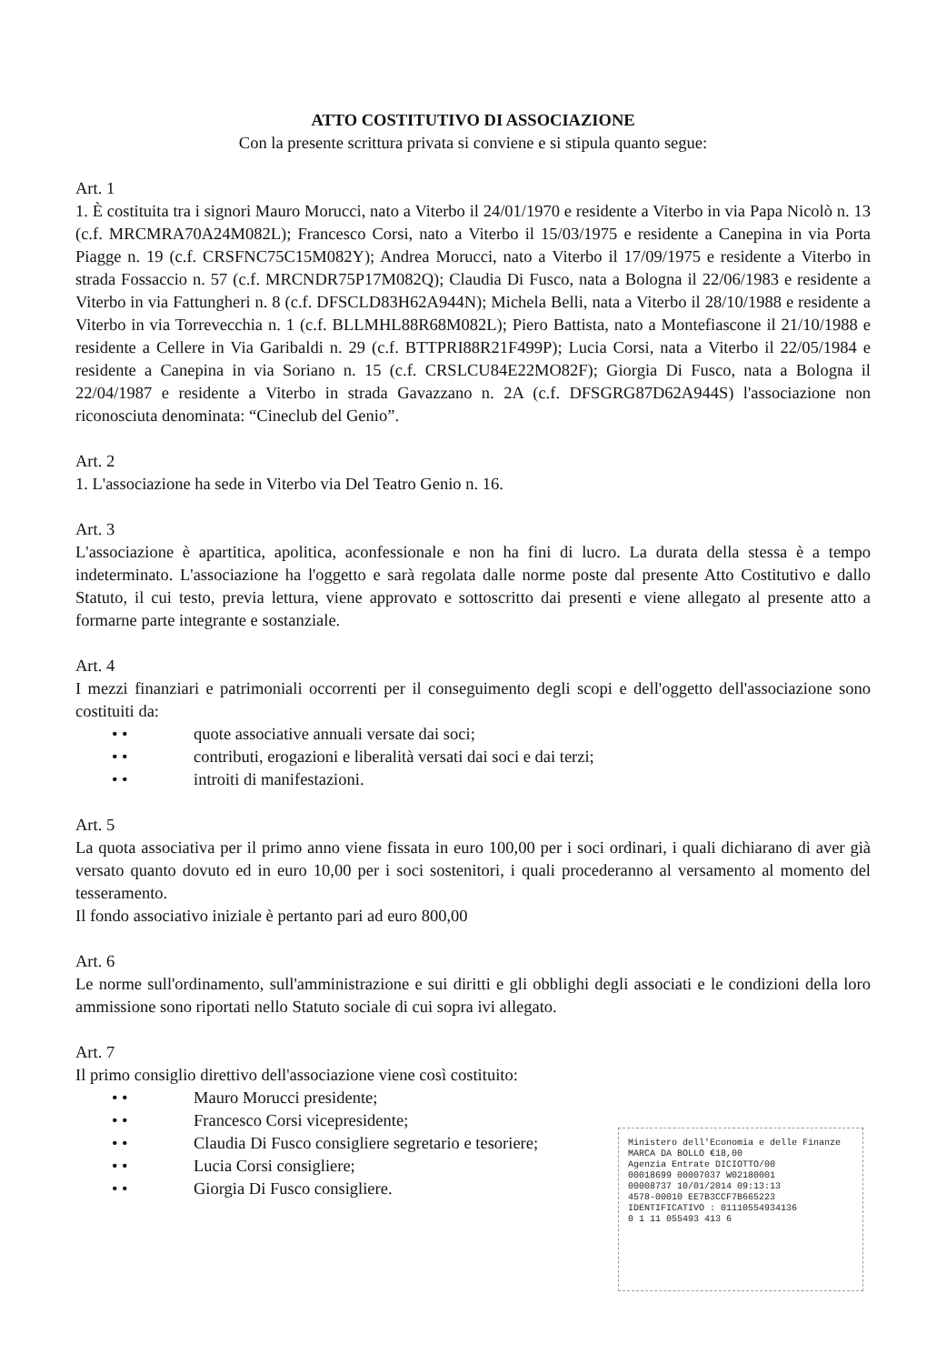ATTO COSTITUTIVO DI ASSOCIAZIONE
Con la presente scrittura privata si conviene e si stipula quanto segue:
Art. 1
1. È costituita tra i signori Mauro Morucci, nato a Viterbo il 24/01/1970 e residente a Viterbo in via Papa Nicolò n. 13 (c.f. MRCMRA70A24M082L); Francesco Corsi, nato a Viterbo il 15/03/1975 e residente a Canepina in via Porta Piagge n. 19 (c.f. CRSFNC75C15M082Y); Andrea Morucci, nato a Viterbo il 17/09/1975 e residente a Viterbo in strada Fossaccio n. 57 (c.f. MRCNDR75P17M082Q); Claudia Di Fusco, nata a Bologna il 22/06/1983 e residente a Viterbo in via Fattungheri n. 8 (c.f. DFSCLD83H62A944N); Michela Belli, nata a Viterbo il 28/10/1988 e residente a Viterbo in via Torrevecchia n. 1 (c.f. BLLMHL88R68M082L); Piero Battista, nato a Montefiascone il 21/10/1988 e residente a Cellere in Via Garibaldi n. 29 (c.f. BTTPRI88R21F499P); Lucia Corsi, nata a Viterbo il 22/05/1984 e residente a Canepina in via Soriano n. 15 (c.f. CRSLCU84E22MO82F); Giorgia Di Fusco, nata a Bologna il 22/04/1987 e residente a Viterbo in strada Gavazzano n. 2A (c.f. DFSGRG87D62A944S) l'associazione non riconosciuta denominata: “Cineclub del Genio”.
Art. 2
1. L'associazione ha sede in Viterbo via Del Teatro Genio n. 16.
Art. 3
L'associazione è apartitica, apolitica, aconfessionale e non ha fini di lucro. La durata della stessa è a tempo indeterminato. L'associazione ha l'oggetto e sarà regolata dalle norme poste dal presente Atto Costitutivo e dallo Statuto, il cui testo, previa lettura, viene approvato e sottoscritto dai presenti e viene allegato al presente atto a formarne parte integrante e sostanziale.
Art. 4
I mezzi finanziari e patrimoniali occorrenti per il conseguimento degli scopi e dell'oggetto dell'associazione sono costituiti da:
• • quote associative annuali versate dai soci;
• • contributi, erogazioni e liberalità versati dai soci e dai terzi;
• • introiti di manifestazioni.
Art. 5
La quota associativa per il primo anno viene fissata in euro 100,00 per i soci ordinari, i quali dichiarano di aver già versato quanto dovuto ed in euro 10,00 per i soci sostenitori, i quali procederanno al versamento al momento del tesseramento.
Il fondo associativo iniziale è pertanto pari ad euro 800,00
Art. 6
Le norme sull'ordinamento, sull'amministrazione e sui diritti e gli obblighi degli associati e le condizioni della loro ammissione sono riportati nello Statuto sociale di cui sopra ivi allegato.
Art. 7
Il primo consiglio direttivo dell'associazione viene così costituito:
• • Mauro Morucci presidente;
• • Francesco Corsi vicepresidente;
• • Claudia Di Fusco consigliere segretario e tesoriere;
• • Lucia Corsi consigliere;
• • Giorgia Di Fusco consigliere.
Ministero dell'Economia e delle Finanze MARCA DA BOLLO €18,00
Agenzia Entrate DICIOTTO/00
00018699 00007037 W02180001
00008737 10/01/2014 09:13:13
4578-00010 EE7B3CCF7B665223
IDENTIFICATIVO : 01110554934136
0 1 11 055493 413 6